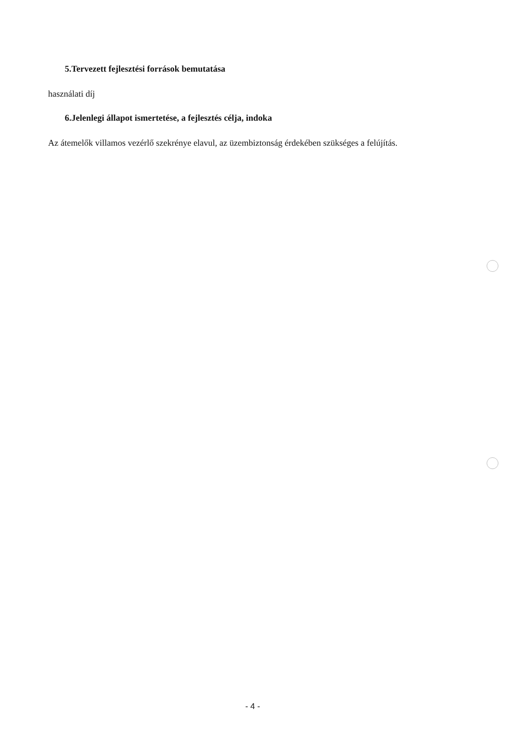5.Tervezett fejlesztési források bemutatása
használati díj
6.Jelenlegi állapot ismertetése, a fejlesztés célja, indoka
Az átemelők villamos vezérlő szekrénye elavul, az üzembiztonság érdekében szükséges a felújítás.
- 4 -